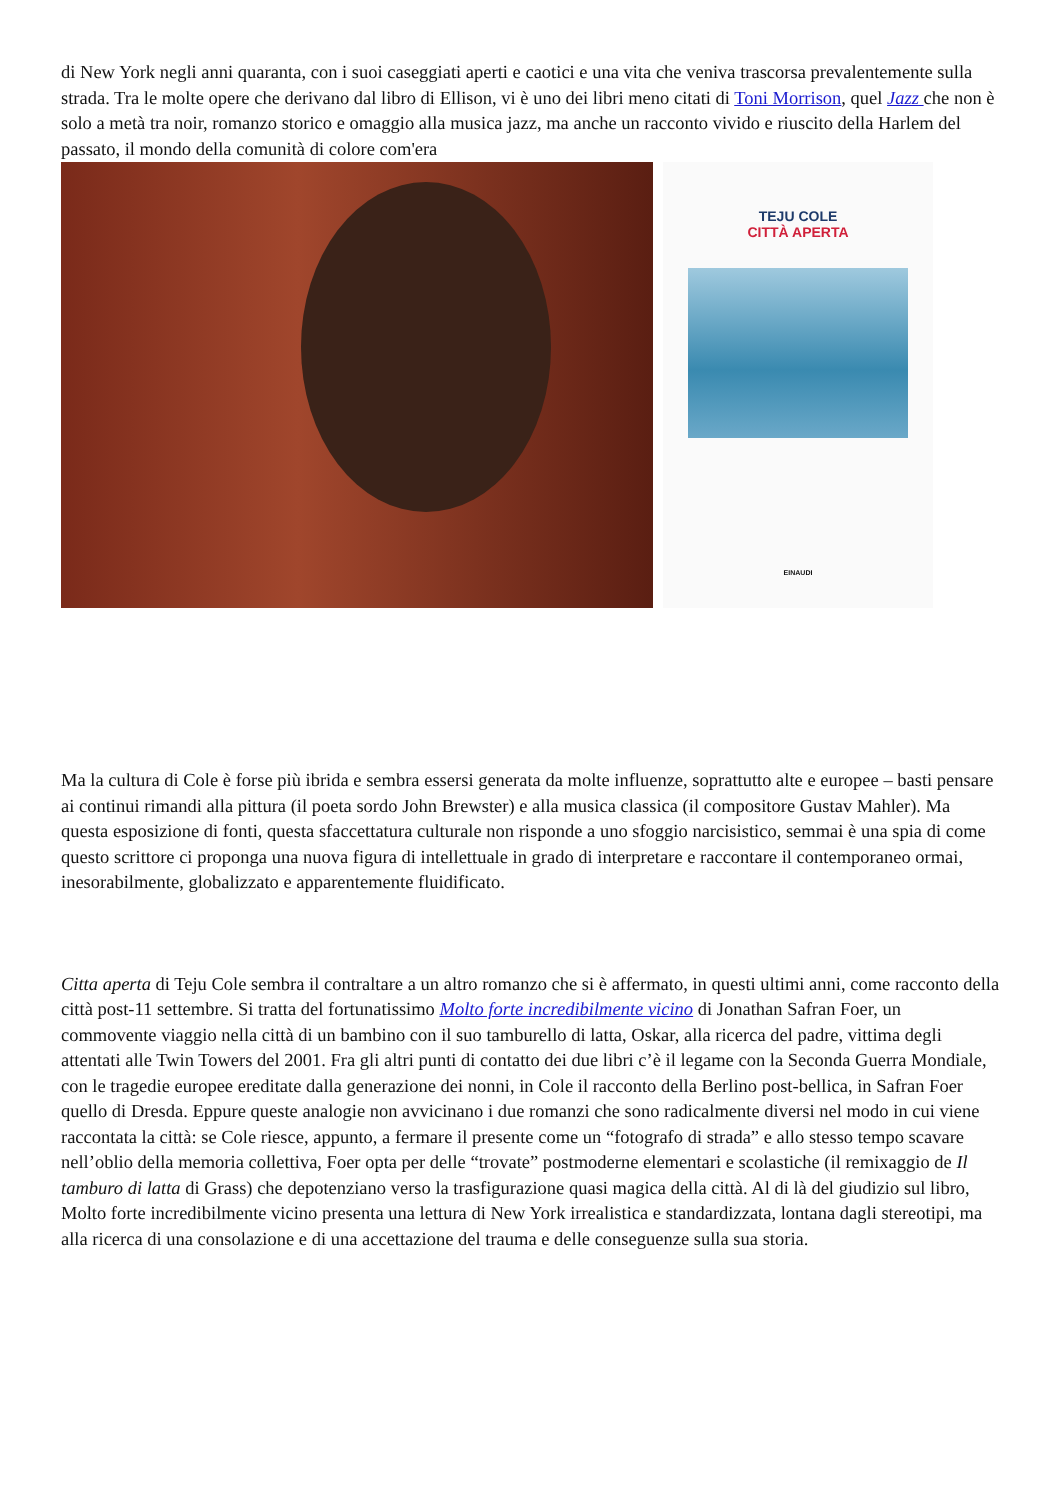di New York negli anni quaranta, con i suoi caseggiati aperti e caotici e una vita che veniva trascorsa prevalentemente sulla strada. Tra le molte opere che derivano dal libro di Ellison, vi è uno dei libri meno citati di Toni Morrison, quel Jazz che non è solo a metà tra noir, romanzo storico e omaggio alla musica jazz, ma anche un racconto vivido e riuscito della Harlem del passato, il mondo della comunità di colore com'era
TEJU COLE
CITTÀ APERTA
EINAUDI
Ma la cultura di Cole è forse più ibrida e sembra essersi generata da molte influenze, soprattutto alte e europee – basti pensare ai continui rimandi alla pittura (il poeta sordo John Brewster) e alla musica classica (il compositore Gustav Mahler). Ma questa esposizione di fonti, questa sfaccettatura culturale non risponde a uno sfoggio narcisistico, semmai è una spia di come questo scrittore ci proponga una nuova figura di intellettuale in grado di interpretare e raccontare il contemporaneo ormai, inesorabilmente, globalizzato e apparentemente fluidificato.
Citta aperta di Teju Cole sembra il contraltare a un altro romanzo che si è affermato, in questi ultimi anni, come racconto della città post-11 settembre. Si tratta del fortunatissimo Molto forte incredibilmente vicino di Jonathan Safran Foer, un commovente viaggio nella città di un bambino con il suo tamburello di latta, Oskar, alla ricerca del padre, vittima degli attentati alle Twin Towers del 2001. Fra gli altri punti di contatto dei due libri c’è il legame con la Seconda Guerra Mondiale, con le tragedie europee ereditate dalla generazione dei nonni, in Cole il racconto della Berlino post-bellica, in Safran Foer quello di Dresda. Eppure queste analogie non avvicinano i due romanzi che sono radicalmente diversi nel modo in cui viene raccontata la città: se Cole riesce, appunto, a fermare il presente come un “fotografo di strada” e allo stesso tempo scavare nell’oblio della memoria collettiva, Foer opta per delle “trovate” postmoderne elementari e scolastiche (il remixaggio de Il tamburo di latta di Grass) che depotenziano verso la trasfigurazione quasi magica della città. Al di là del giudizio sul libro, Molto forte incredibilmente vicino presenta una lettura di New York irrealistica e standardizzata, lontana dagli stereotipi, ma alla ricerca di una consolazione e di una accettazione del trauma e delle conseguenze sulla sua storia.